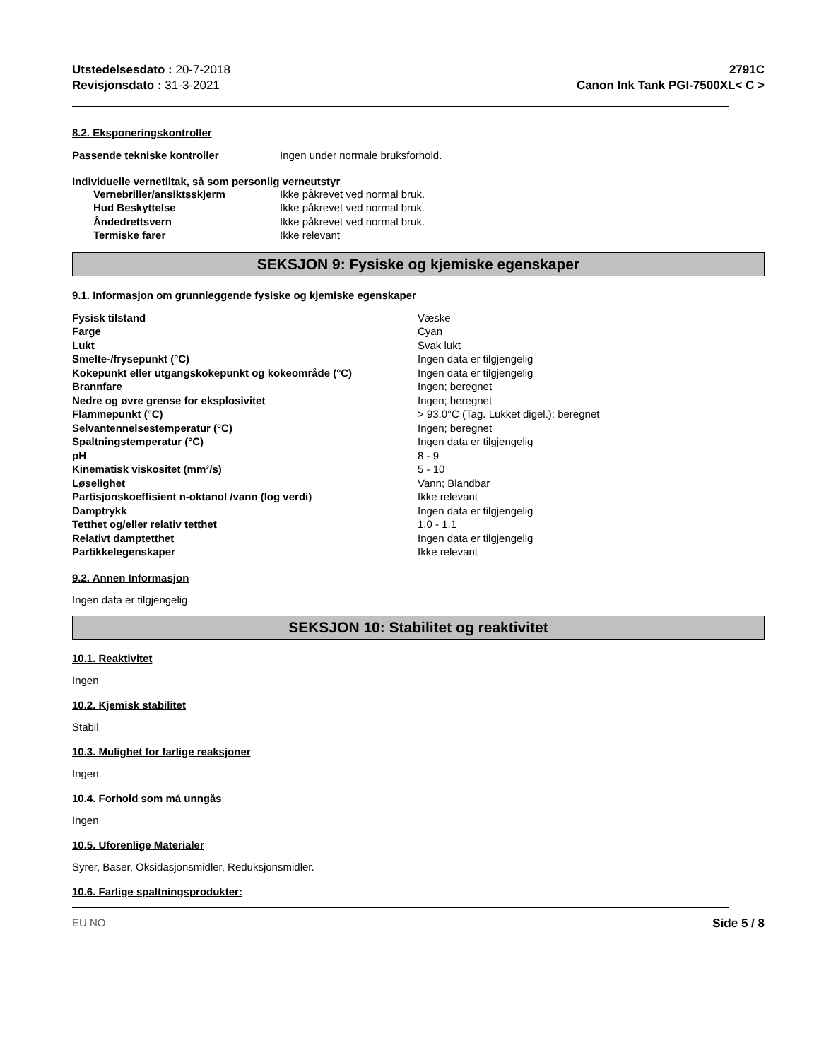Utstedelsesdato : 20-7-2018
Revisjonsdato : 31-3-2021
2791C
Canon Ink Tank PGI-7500XL< C >
8.2. Eksponeringskontroller
| Passende tekniske kontroller | Ingen under normale bruksforhold. |
Individuelle vernetiltak, så som personlig verneutstyr
| | Vernebriller/ansiktsskjerm | Ikke påkrevet ved normal bruk. |
| | Hud Beskyttelse | Ikke påkrevet ved normal bruk. |
| | Åndedrettsvern | Ikke påkrevet ved normal bruk. |
| | Termiske farer | Ikke relevant |
SEKSJON 9: Fysiske og kjemiske egenskaper
9.1. Informasjon om grunnleggende fysiske og kjemiske egenskaper
| Fysisk tilstand | Væske |
| Farge | Cyan |
| Lukt | Svak lukt |
| Smelte-/frysepunkt (°C) | Ingen data er tilgjengelig |
| Kokepunkt eller utgangskokepunkt og kokeområde (°C) | Ingen data er tilgjengelig |
| Brannfare | Ingen; beregnet |
| Nedre og øvre grense for eksplosivitet | Ingen; beregnet |
| Flammepunkt (°C) | > 93.0°C (Tag. Lukket digel.); beregnet |
| Selvantennelsestemperatur (°C) | Ingen; beregnet |
| Spaltningstemperatur (°C) | Ingen data er tilgjengelig |
| pH | 8 - 9 |
| Kinematisk viskositet (mm²/s) | 5 - 10 |
| Løselighet | Vann; Blandbar |
| Partisjonskoeffisient n-oktanol /vann (log verdi) | Ikke relevant |
| Damptrykk | Ingen data er tilgjengelig |
| Tetthet og/eller relativ tetthet | 1.0 - 1.1 |
| Relativt damptetthet | Ingen data er tilgjengelig |
| Partikkelegenskaper | Ikke relevant |
9.2. Annen Informasjon
Ingen data er tilgjengelig
SEKSJON 10: Stabilitet og reaktivitet
10.1. Reaktivitet
Ingen
10.2. Kjemisk stabilitet
Stabil
10.3. Mulighet for farlige reaksjoner
Ingen
10.4. Forhold som må unngås
Ingen
10.5. Uforenlige Materialer
Syrer, Baser, Oksidasjonsmidler, Reduksjonsmidler.
10.6. Farlige spaltningsprodukter:
EU NO Side 5 / 8